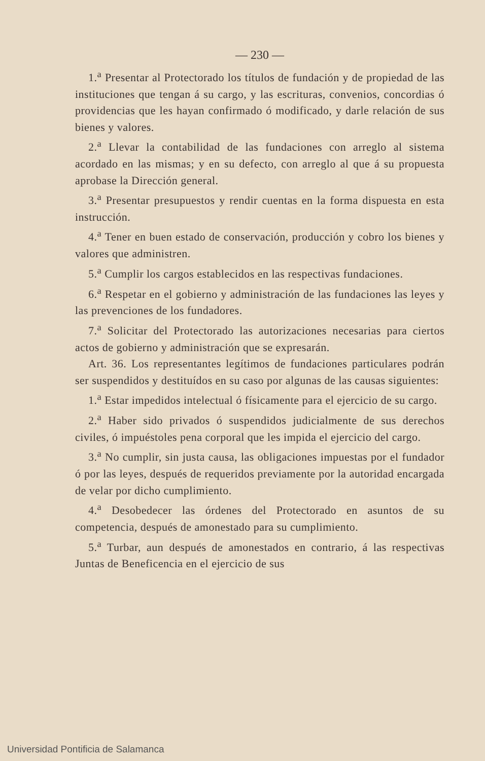— 230 —
1.<sup>a</sup> Presentar al Protectorado los títulos de fundación y de propiedad de las instituciones que tengan á su cargo, y las escrituras, convenios, concordias ó providencias que les hayan confirmado ó modificado, y darle relación de sus bienes y valores.
2.<sup>a</sup> Llevar la contabilidad de las fundaciones con arreglo al sistema acordado en las mismas; y en su defecto, con arreglo al que á su propuesta aprobase la Dirección general.
3.<sup>a</sup> Presentar presupuestos y rendir cuentas en la forma dispuesta en esta instrucción.
4.<sup>a</sup> Tener en buen estado de conservación, producción y cobro los bienes y valores que administren.
5.<sup>a</sup> Cumplir los cargos establecidos en las respectivas fundaciones.
6.<sup>a</sup> Respetar en el gobierno y administración de las fundaciones las leyes y las prevenciones de los fundadores.
7.<sup>a</sup> Solicitar del Protectorado las autorizaciones necesarias para ciertos actos de gobierno y administración que se expresarán.
Art. 36. Los representantes legítimos de fundaciones particulares podrán ser suspendidos y destituídos en su caso por algunas de las causas siguientes:
1.<sup>a</sup> Estar impedidos intelectual ó físicamente para el ejercicio de su cargo.
2.<sup>a</sup> Haber sido privados ó suspendidos judicialmente de sus derechos civiles, ó impuéstoles pena corporal que les impida el ejercicio del cargo.
3.<sup>a</sup> No cumplir, sin justa causa, las obligaciones impuestas por el fundador ó por las leyes, después de requeridos previamente por la autoridad encargada de velar por dicho cumplimiento.
4.<sup>a</sup> Desobedecer las órdenes del Protectorado en asuntos de su competencia, después de amonestado para su cumplimiento.
5.<sup>a</sup> Turbar, aun después de amonestados en contrario, á las respectivas Juntas de Beneficencia en el ejercicio de sus
Universidad Pontificia de Salamanca